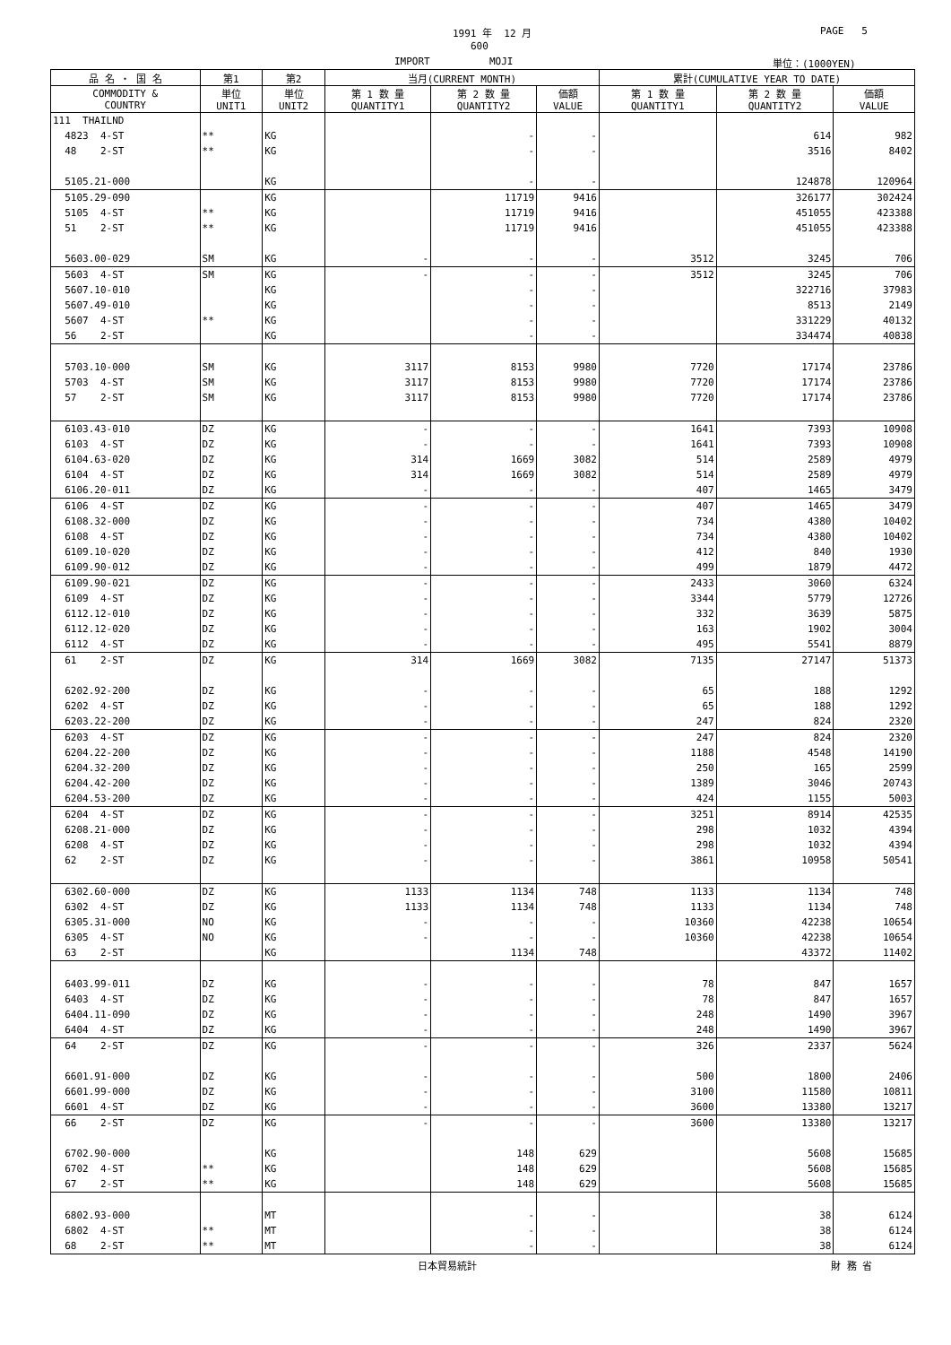1991 年 12 月
PAGE 5
600
IMPORT MOJI
単位：(1000YEN)
| 品 名 ・ 国 名 | 第1 | 第2 | 当月(CURRENT MONTH) | | | 累計(CUMULATIVE YEAR TO DATE) | | |
| --- | --- | --- | --- | --- | --- | --- | --- | --- |
| COMMODITY & COUNTRY | 単位 UNIT1 | 単位 UNIT2 | 第 1 数 量 QUANTITY1 | 第 2 数 量 QUANTITY2 | 価額 VALUE | 第 1 数 量 QUANTITY1 | 第 2 数 量 QUANTITY2 | 価額 VALUE |
| 111 THAILND | | | | | | | | |
| 4823 4-ST | ** | KG | | - | - | | 614 | 982 |
| 48 2-ST | ** | KG | | - | - | | 3516 | 8402 |
| 5105.21-000 | | KG | | - | - | | 124878 | 120964 |
| 5105.29-090 | | KG | | 11719 | 9416 | | 326177 | 302424 |
| 5105 4-ST | ** | KG | | 11719 | 9416 | | 451055 | 423388 |
| 51 2-ST | ** | KG | | 11719 | 9416 | | 451055 | 423388 |
| 5603.00-029 | SM | KG | - | - | - | 3512 | 3245 | 706 |
| 5603 4-ST | SM | KG | - | - | - | 3512 | 3245 | 706 |
| 5607.10-010 | | KG | | - | - | | 322716 | 37983 |
| 5607.49-010 | | KG | | - | - | | 8513 | 2149 |
| 5607 4-ST | ** | KG | | - | - | | 331229 | 40132 |
| 56 2-ST | | KG | | - | - | | 334474 | 40838 |
| 5703.10-000 | SM | KG | 3117 | 8153 | 9980 | 7720 | 17174 | 23786 |
| 5703 4-ST | SM | KG | 3117 | 8153 | 9980 | 7720 | 17174 | 23786 |
| 57 2-ST | SM | KG | 3117 | 8153 | 9980 | 7720 | 17174 | 23786 |
| 6103.43-010 | DZ | KG | - | - | - | 1641 | 7393 | 10908 |
| 6103 4-ST | DZ | KG | - | - | - | 1641 | 7393 | 10908 |
| 6104.63-020 | DZ | KG | 314 | 1669 | 3082 | 514 | 2589 | 4979 |
| 6104 4-ST | DZ | KG | 314 | 1669 | 3082 | 514 | 2589 | 4979 |
| 6106.20-011 | DZ | KG | - | - | - | 407 | 1465 | 3479 |
| 6106 4-ST | DZ | KG | - | - | - | 407 | 1465 | 3479 |
| 6108.32-000 | DZ | KG | - | - | - | 734 | 4380 | 10402 |
| 6108 4-ST | DZ | KG | - | - | - | 734 | 4380 | 10402 |
| 6109.10-020 | DZ | KG | - | - | - | 412 | 840 | 1930 |
| 6109.90-012 | DZ | KG | - | - | - | 499 | 1879 | 4472 |
| 6109.90-021 | DZ | KG | - | - | - | 2433 | 3060 | 6324 |
| 6109 4-ST | DZ | KG | - | - | - | 3344 | 5779 | 12726 |
| 6112.12-010 | DZ | KG | - | - | - | 332 | 3639 | 5875 |
| 6112.12-020 | DZ | KG | - | - | - | 163 | 1902 | 3004 |
| 6112 4-ST | DZ | KG | - | - | - | 495 | 5541 | 8879 |
| 61 2-ST | DZ | KG | 314 | 1669 | 3082 | 7135 | 27147 | 51373 |
| 6202.92-200 | DZ | KG | - | - | - | 65 | 188 | 1292 |
| 6202 4-ST | DZ | KG | - | - | - | 65 | 188 | 1292 |
| 6203.22-200 | DZ | KG | - | - | - | 247 | 824 | 2320 |
| 6203 4-ST | DZ | KG | - | - | - | 247 | 824 | 2320 |
| 6204.22-200 | DZ | KG | - | - | - | 1188 | 4548 | 14190 |
| 6204.32-200 | DZ | KG | - | - | - | 250 | 165 | 2599 |
| 6204.42-200 | DZ | KG | - | - | - | 1389 | 3046 | 20743 |
| 6204.53-200 | DZ | KG | - | - | - | 424 | 1155 | 5003 |
| 6204 4-ST | DZ | KG | - | - | - | 3251 | 8914 | 42535 |
| 6208.21-000 | DZ | KG | - | - | - | 298 | 1032 | 4394 |
| 6208 4-ST | DZ | KG | - | - | - | 298 | 1032 | 4394 |
| 62 2-ST | DZ | KG | - | - | - | 3861 | 10958 | 50541 |
| 6302.60-000 | DZ | KG | 1133 | 1134 | 748 | 1133 | 1134 | 748 |
| 6302 4-ST | DZ | KG | 1133 | 1134 | 748 | 1133 | 1134 | 748 |
| 6305.31-000 | NO | KG | - | - | - | 10360 | 42238 | 10654 |
| 6305 4-ST | NO | KG | - | - | - | 10360 | 42238 | 10654 |
| 63 2-ST | | KG | | 1134 | 748 | | 43372 | 11402 |
| 6403.99-011 | DZ | KG | - | - | - | 78 | 847 | 1657 |
| 6403 4-ST | DZ | KG | - | - | - | 78 | 847 | 1657 |
| 6404.11-090 | DZ | KG | - | - | - | 248 | 1490 | 3967 |
| 6404 4-ST | DZ | KG | - | - | - | 248 | 1490 | 3967 |
| 64 2-ST | DZ | KG | - | - | - | 326 | 2337 | 5624 |
| 6601.91-000 | DZ | KG | - | - | - | 500 | 1800 | 2406 |
| 6601.99-000 | DZ | KG | - | - | - | 3100 | 11580 | 10811 |
| 6601 4-ST | DZ | KG | - | - | - | 3600 | 13380 | 13217 |
| 66 2-ST | DZ | KG | - | - | - | 3600 | 13380 | 13217 |
| 6702.90-000 | | KG | | 148 | 629 | | 5608 | 15685 |
| 6702 4-ST | ** | KG | | 148 | 629 | | 5608 | 15685 |
| 67 2-ST | ** | KG | | 148 | 629 | | 5608 | 15685 |
| 6802.93-000 | | MT | | - | - | | 38 | 6124 |
| 6802 4-ST | ** | MT | | - | - | | 38 | 6124 |
| 68 2-ST | ** | MT | | - | - | | 38 | 6124 |
日本貿易統計 財 務 省